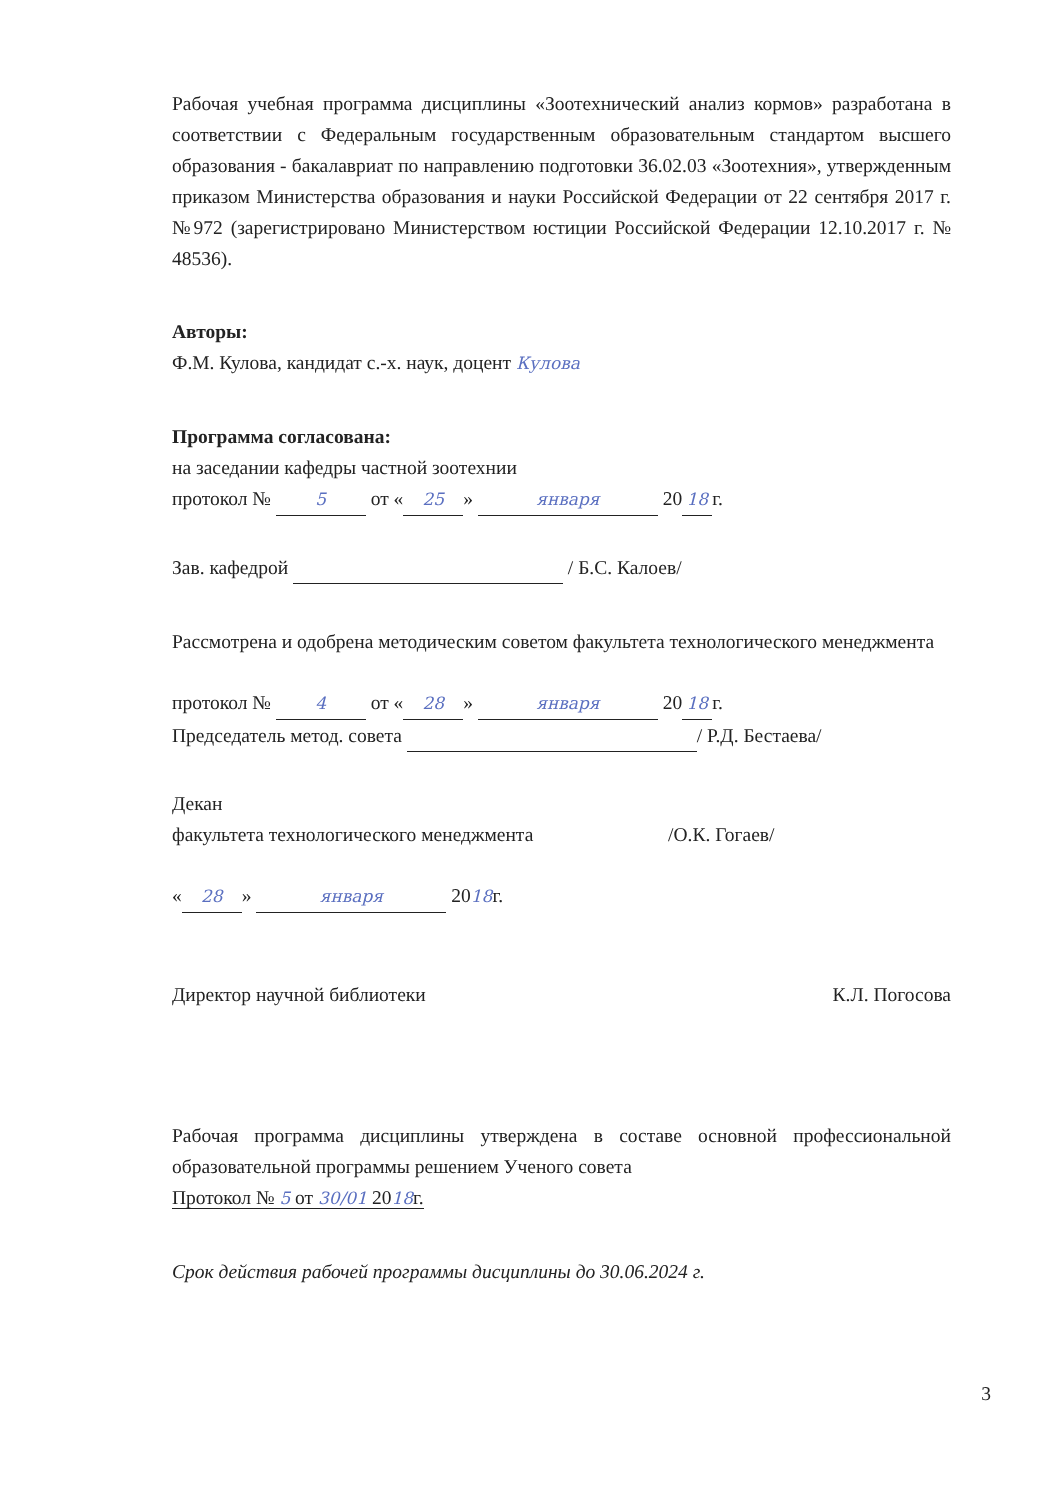Рабочая учебная программа дисциплины «Зоотехнический анализ кормов» разработана в соответствии с Федеральным государственным образовательным стандартом высшего образования - бакалавриат по направлению подготовки 36.02.03 «Зоотехния», утвержденным приказом Министерства образования и науки Российской Федерации от 22 сентября 2017 г. №972 (зарегистрировано Министерством юстиции Российской Федерации 12.10.2017 г. № 48536).
Авторы:
Ф.М. Кулова, кандидат с.-х. наук, доцент Кулова
Программа согласована:
на заседании кафедры частной зоотехнии
протокол № 5 от « 25 » января 20 18 г.
Зав. кафедрой / Б.С. Калоев/
Рассмотрена и одобрена методическим советом факультета технологического менеджмента
протокол № 4 от « 28 » января 20 18 г.
Председатель метод. совета / Р.Д. Бестаева/
Декан
факультета технологического менеджмента /О.К. Гогаев/
« 28 » января 2018г.
Директор научной библиотеки К.Л. Погосова
Рабочая программа дисциплины утверждена в составе основной профессиональной образовательной программы решением Ученого совета
Протокол № 5 от 30/01 2018г.
Срок действия рабочей программы дисциплины до 30.06.2024 г.
3